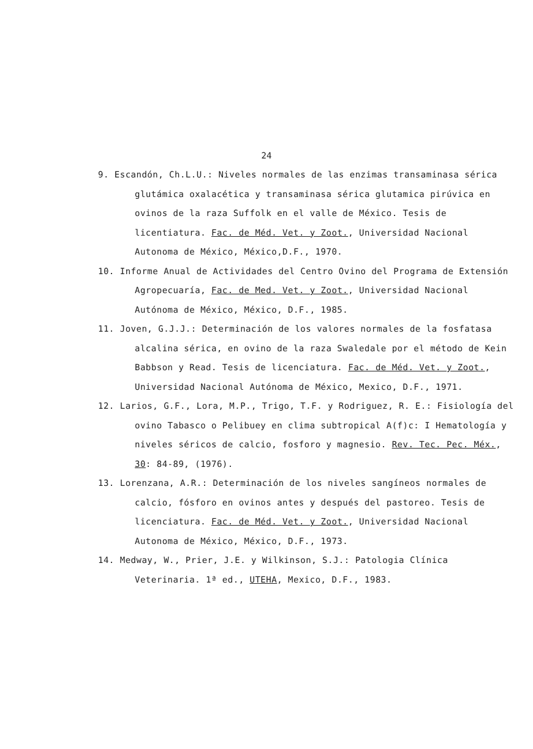24
9. Escandón, Ch.L.U.: Niveles normales de las enzimas transaminasa sérica glutámica oxalacética y transaminasa sérica glutamica pirúvica en ovinos de la raza Suffolk en el valle de México. Tesis de licentiatura. Fac. de Méd. Vet. y Zoot., Universidad Nacional Autonoma de México, México,D.F., 1970.
10. Informe Anual de Actividades del Centro Ovino del Programa de Extensión Agropecuaría, Fac. de Med. Vet. y Zoot., Universidad Nacional Autónoma de México, México, D.F., 1985.
11. Joven, G.J.J.: Determinación de los valores normales de la fosfatasa alcalina sérica, en ovino de la raza Swaledale por el método de Kein Babbson y Read. Tesis de licenciatura. Fac. de Méd. Vet. y Zoot., Universidad Nacional Autónoma de México, Mexico, D.F., 1971.
12. Larios, G.F., Lora, M.P., Trigo, T.F. y Rodriguez, R. E.: Fisiología del ovino Tabasco o Pelibuey en clima subtropical A(f)c: I Hematología y niveles séricos de calcio, fosforo y magnesio. Rev. Tec. Pec. Méx., 30: 84-89, (1976).
13. Lorenzana, A.R.: Determinación de los niveles sangíneos normales de calcio, fósforo en ovinos antes y después del pastoreo. Tesis de licenciatura. Fac. de Méd. Vet. y Zoot., Universidad Nacional Autonoma de México, México, D.F., 1973.
14. Medway, W., Prier, J.E. y Wilkinson, S.J.: Patologia Clínica Veterinaria. 1ª ed., UTEHA, Mexico, D.F., 1983.